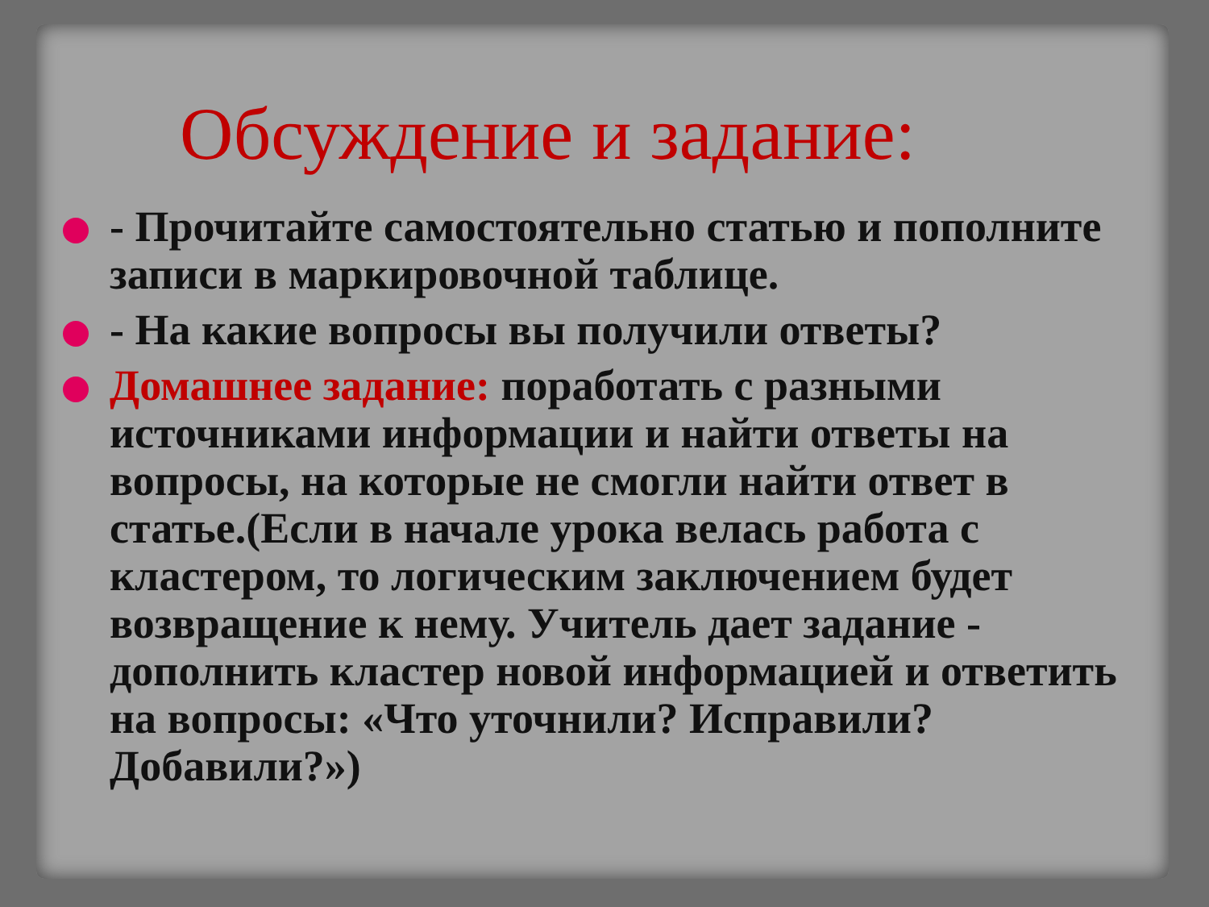Обсуждение и задание:
- Прочитайте самостоятельно статью и пополните записи в маркировочной таблице.
- На какие вопросы вы получили ответы?
Домашнее задание: поработать с разными источниками информации и найти ответы на вопросы, на которые не смогли найти ответ в статье.(Если в начале урока велась работа с кластером, то логическим заключением будет возвращение к нему. Учитель дает задание - дополнить кластер новой информацией и ответить на вопросы: «Что уточнили? Исправили? Добавили?»)